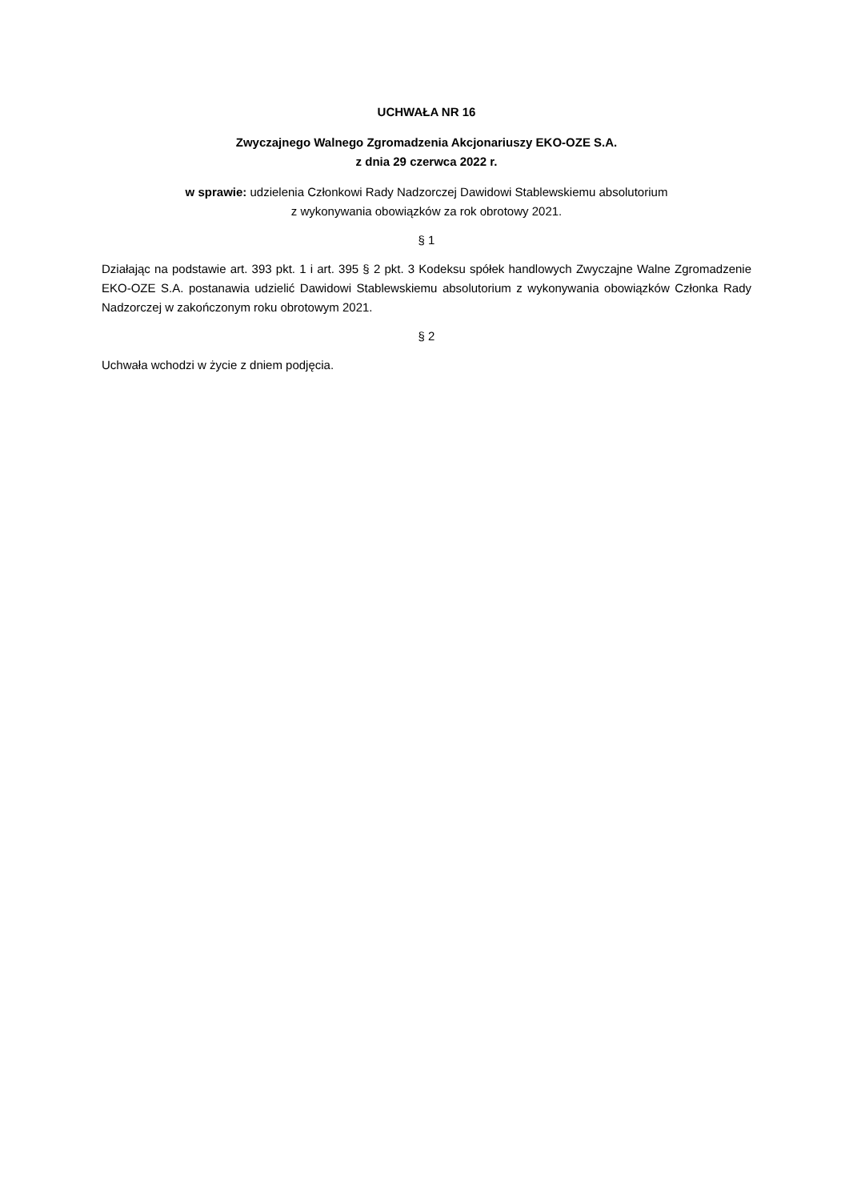UCHWAŁA NR 16
Zwyczajnego Walnego Zgromadzenia Akcjonariuszy EKO-OZE S.A.
z dnia 29 czerwca 2022 r.
w sprawie: udzielenia Członkowi Rady Nadzorczej Dawidowi Stablewskiemu absolutorium
z wykonywania obowiązków za rok obrotowy 2021.
§ 1
Działając na podstawie art. 393 pkt. 1 i art. 395 § 2 pkt. 3 Kodeksu spółek handlowych Zwyczajne Walne Zgromadzenie EKO-OZE S.A. postanawia udzielić Dawidowi Stablewskiemu absolutorium z wykonywania obowiązków Członka Rady Nadzorczej w zakończonym roku obrotowym 2021.
§ 2
Uchwała wchodzi w życie z dniem podjęcia.